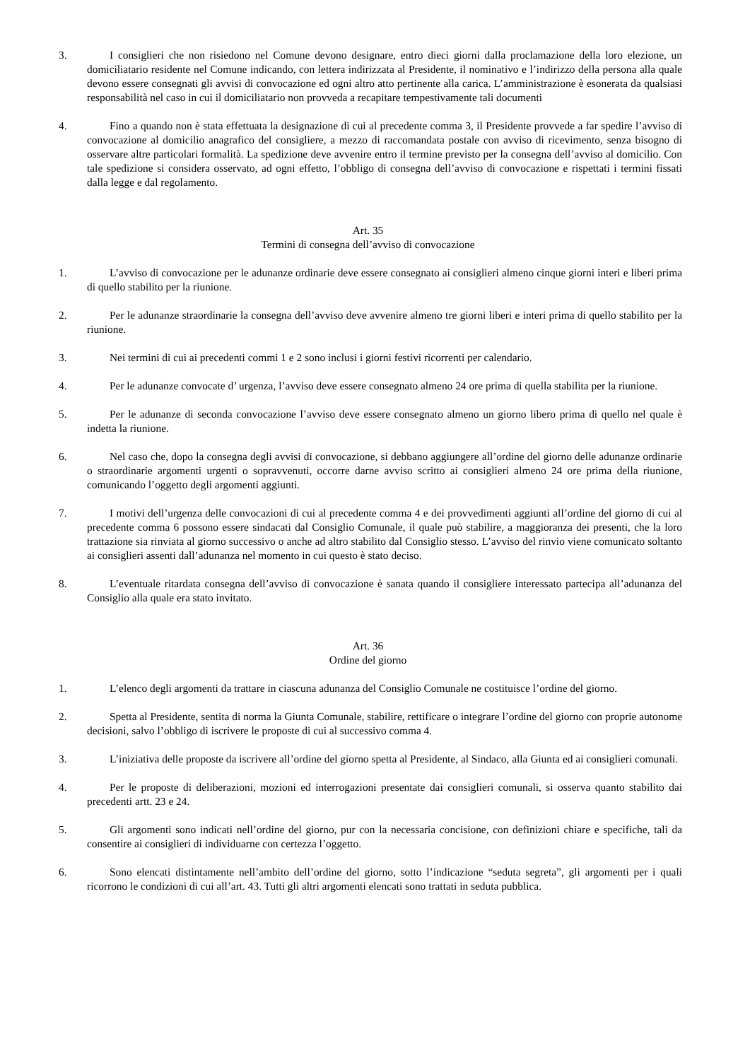3. I consiglieri che non risiedono nel Comune devono designare, entro dieci giorni dalla proclamazione della loro elezione, un domiciliatario residente nel Comune indicando, con lettera indirizzata al Presidente, il nominativo e l’indirizzo della persona alla quale devono essere consegnati gli avvisi di convocazione ed ogni altro atto pertinente alla carica. L’amministrazione è esonerata da qualsiasi responsabilità nel caso in cui il domiciliatario non provveda a recapitare tempestivamente tali documenti
4. Fino a quando non è stata effettuata la designazione di cui al precedente comma 3, il Presidente provvede a far spedire l’avviso di convocazione al domicilio anagrafico del consigliere, a mezzo di raccomandata postale con avviso di ricevimento, senza bisogno di osservare altre particolari formalità. La spedizione deve avvenire entro il termine previsto per la consegna dell’avviso al domicilio. Con tale spedizione si considera osservato, ad ogni effetto, l’obbligo di consegna dell’avviso di convocazione e rispettati i termini fissati dalla legge e dal regolamento.
Art. 35
Termini di consegna dell’avviso di convocazione
1. L’avviso di convocazione per le adunanze ordinarie deve essere consegnato ai consiglieri almeno cinque giorni interi e liberi prima di quello stabilito per la riunione.
2. Per le adunanze straordinarie la consegna dell’avviso deve avvenire almeno tre giorni liberi e interi prima di quello stabilito per la riunione.
3. Nei termini di cui ai precedenti commi 1 e 2 sono inclusi i giorni festivi ricorrenti per calendario.
4. Per le adunanze convocate d’ urgenza, l’avviso deve essere consegnato almeno 24 ore prima di quella stabilita per la riunione.
5. Per le adunanze di seconda convocazione l’avviso deve essere consegnato almeno un giorno libero prima di quello nel quale è indetta la riunione.
6. Nel caso che, dopo la consegna degli avvisi di convocazione, si debbano aggiungere all’ordine del giorno delle adunanze ordinarie o straordinarie argomenti urgenti o sopravvenuti, occorre darne avviso scritto ai consiglieri almeno 24 ore prima della riunione, comunicando l’oggetto degli argomenti aggiunti.
7. I motivi dell’urgenza delle convocazioni di cui al precedente comma 4 e dei provvedimenti aggiunti all’ordine del giorno di cui al precedente comma 6 possono essere sindacati dal Consiglio Comunale, il quale può stabilire, a maggioranza dei presenti, che la loro trattazione sia rinviata al giorno successivo o anche ad altro stabilito dal Consiglio stesso. L’avviso del rinvio viene comunicato soltanto ai consiglieri assenti dall’adunanza nel momento in cui questo è stato deciso.
8. L’eventuale ritardata consegna dell’avviso di convocazione è sanata quando il consigliere interessato partecipa all’adunanza del Consiglio alla quale era stato invitato.
Art. 36
Ordine del giorno
1. L’elenco degli argomenti da trattare in ciascuna adunanza del Consiglio Comunale ne costituisce l’ordine del giorno.
2. Spetta al Presidente, sentita di norma la Giunta Comunale, stabilire, rettificare o integrare l’ordine del giorno con proprie autonome decisioni, salvo l’obbligo di iscrivere le proposte di cui al successivo comma 4.
3. L’iniziativa delle proposte da iscrivere all’ordine del giorno spetta al Presidente, al Sindaco, alla Giunta ed ai consiglieri comunali.
4. Per le proposte di deliberazioni, mozioni ed interrogazioni presentate dai consiglieri comunali, si osserva quanto stabilito dai precedenti artt. 23 e 24.
5. Gli argomenti sono indicati nell’ordine del giorno, pur con la necessaria concisione, con definizioni chiare e specifiche, tali da consentire ai consiglieri di individuarne con certezza l’oggetto.
6. Sono elencati distintamente nell’ambito dell’ordine del giorno, sotto l’indicazione “seduta segreta”, gli argomenti per i quali ricorrono le condizioni di cui all’art. 43. Tutti gli altri argomenti elencati sono trattati in seduta pubblica.